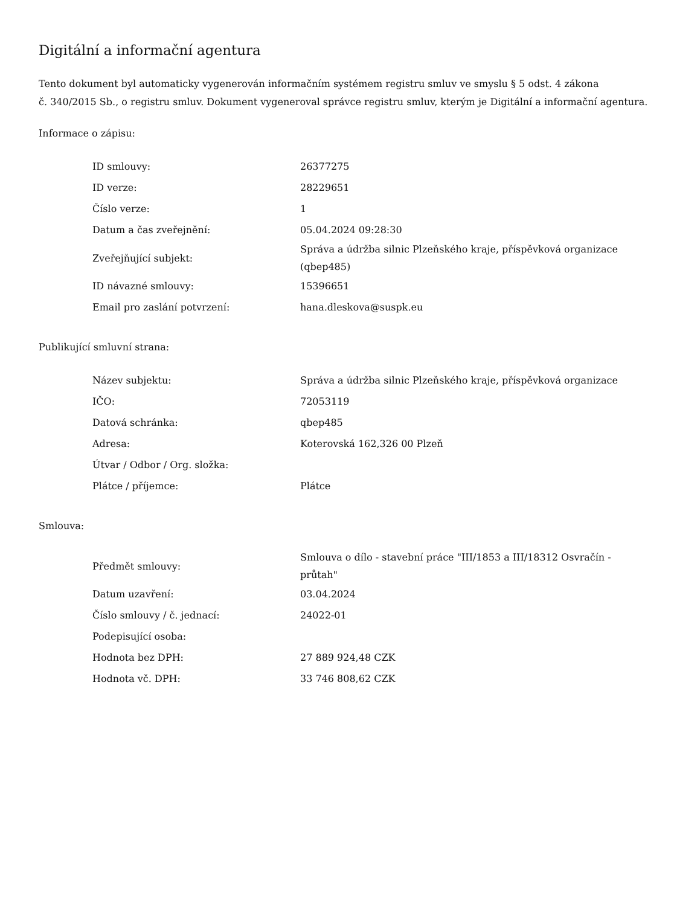Digitální a informační agentura
Tento dokument byl automaticky vygenerován informačním systémem registru smluv ve smyslu § 5 odst. 4 zákona
č. 340/2015 Sb., o registru smluv. Dokument vygeneroval správce registru smluv, kterým je Digitální a informační agentura.
Informace o zápisu:
| ID smlouvy: | 26377275 |
| ID verze: | 28229651 |
| Číslo verze: | 1 |
| Datum a čas zveřejnění: | 05.04.2024 09:28:30 |
| Zveřejňující subjekt: | Správa a údržba silnic Plzeňského kraje, příspěvková organizace (qbep485) |
| ID návazné smlouvy: | 15396651 |
| Email pro zaslání potvrzení: | hana.dleskova@suspk.eu |
Publikující smluvní strana:
| Název subjektu: | Správa a údržba silnic Plzeňského kraje, příspěvková organizace |
| IČO: | 72053119 |
| Datová schránka: | qbep485 |
| Adresa: | Koterovská 162,326 00 Plzeň |
| Útvar / Odbor / Org. složka: | |
| Plátce / příjemce: | Plátce |
Smlouva:
| Předmět smlouvy: | Smlouva o dílo - stavební práce "III/1853 a III/18312 Osvračín - průtah" |
| Datum uzavření: | 03.04.2024 |
| Číslo smlouvy / č. jednací: | 24022-01 |
| Podepisující osoba: | |
| Hodnota bez DPH: | 27 889 924,48 CZK |
| Hodnota vč. DPH: | 33 746 808,62 CZK |